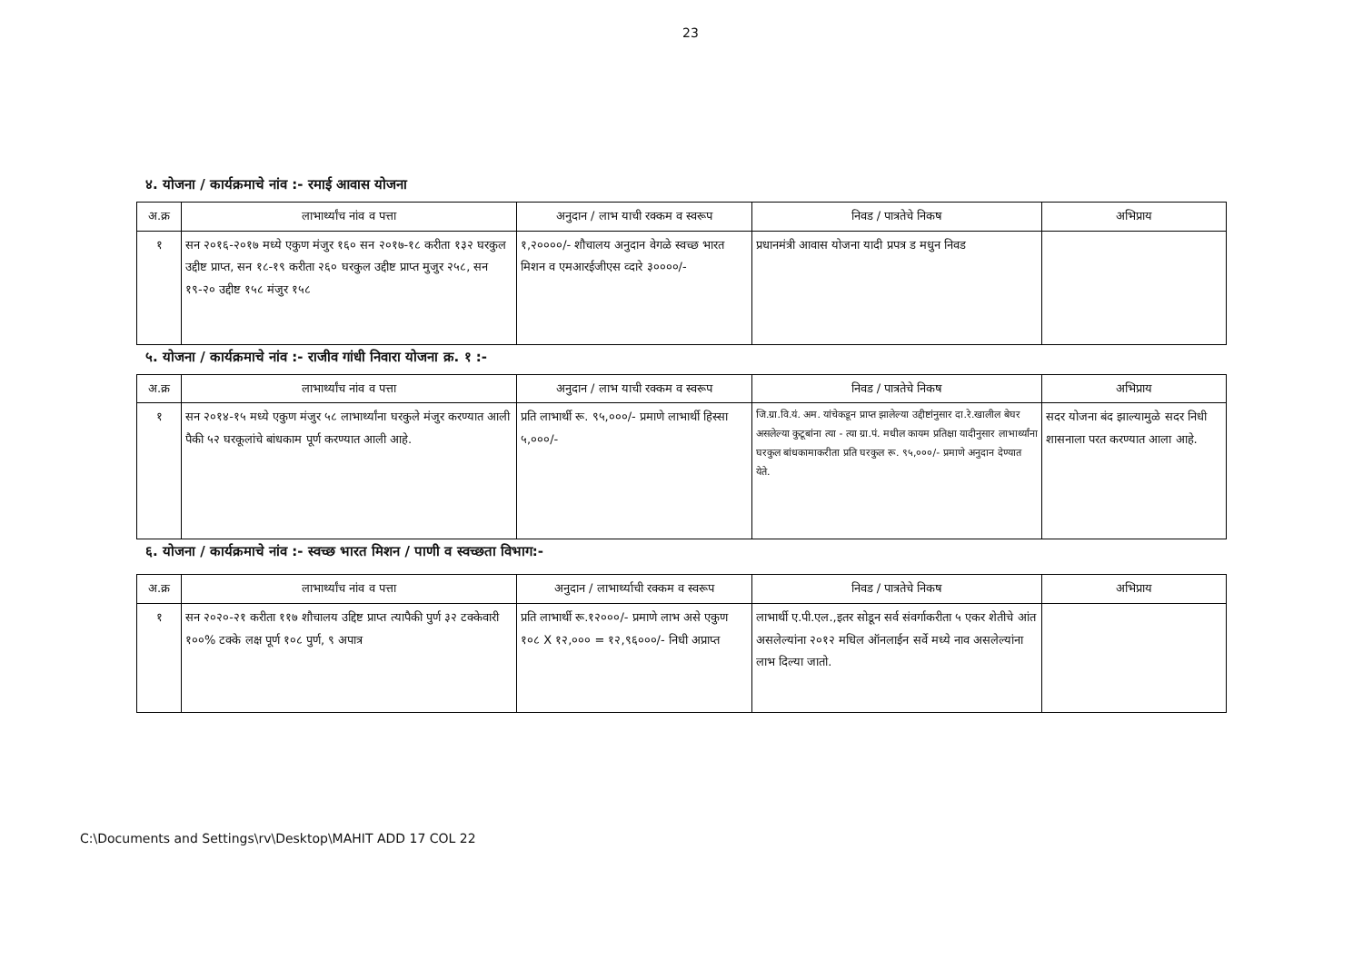23
४. योजना / कार्यक्रमाचे नांव :- रमाई आवास योजना
| अ.क्र | लाभार्थ्यांच नांव व पत्ता | अनुदान / लाभ याची रक्कम व स्वरूप | निवड / पात्रतेचे निकष | अभिप्राय |
| --- | --- | --- | --- | --- |
| १ | सन २०१६-२०१७ मध्ये एकुण मंजुर १६० सन २०१७-१८ करीता १३२ घरकुल उद्दीष्ट प्राप्त, सन १८-१९ करीता २६० घरकुल उद्दीष्ट प्राप्त मुजुर २५८, सन १९-२० उद्दीष्ट १५८ मंजुर १५८ | १,२००००/- शौचालय अनुदान वेगळे स्वच्छ भारत मिशन व एमआरईजीएस व्दारे ३००००/- | प्रधानमंत्री आवास योजना यादी प्रपत्र ड मधुन निवड | |
५. योजना / कार्यक्रमाचे नांव :- राजीव गांधी निवारा योजना क्र. १ :-
| अ.क्र | लाभार्थ्यांच नांव व पत्ता | अनुदान / लाभ याची रक्कम व स्वरूप | निवड / पात्रतेचे निकष | अभिप्राय |
| --- | --- | --- | --- | --- |
| १ | सन २०१४-१५ मध्ये एकुण मंजुर ५८ लाभार्थ्यांना घरकुले मंजुर करण्यात आली पैकी ५२ घरकूलांचे बांधकाम पूर्ण करण्यात आली आहे. | प्रति लाभार्थी रू. ९५,०००/- प्रमाणे लाभार्थी हिस्सा ५,०००/- | जि.ग्रा.वि.यं. अम. यांचेकडून प्राप्त झालेल्या उद्दीष्टांनुसार दा.रे.खालील बेघर असलेल्या कुटूबांना त्या - त्या ग्रा.पं. मधील कायम प्रतिक्षा यादीनुसार लाभार्थ्यांना घरकुल बांधकामाकरीता प्रति घरकुल रू. ९५,०००/- प्रमाणे अनुदान देण्यात येते. | सदर योजना बंद झाल्यामुळे सदर निधी शासनाला परत करण्यात आला आहे. |
६. योजना / कार्यक्रमाचे नांव :- स्वच्छ भारत मिशन / पाणी व स्वच्छता विभाग:-
| अ.क्र | लाभार्थ्यांच नांव व पत्ता | अनुदान / लाभार्थ्याची रक्कम व स्वरूप | निवड / पात्रतेचे निकष | अभिप्राय |
| --- | --- | --- | --- | --- |
| १ | सन २०२०-२१ करीता ११७ शौचालय उद्दिष्ट प्राप्त त्यापैकी पुर्ण ३२ टक्केवारी १००% टक्के लक्ष पूर्ण १०८ पुर्ण, ९ अपात्र | प्रति लाभार्थी रू.१२०००/- प्रमाणे लाभ असे एकुण १०८ X १२,००० = १२,९६०००/- निधी अप्राप्त | लाभार्थी ए.पी.एल.,इतर सोडून सर्व संवर्गाकरीता ५ एकर शेतीचे आंत असलेल्यांना २०१२ मधिल ऑनलाईन सर्वे मध्ये नाव असलेल्यांना लाभ दिल्या जातो. | |
C:\Documents and Settings\rv\Desktop\MAHIT ADD 17 COL 22